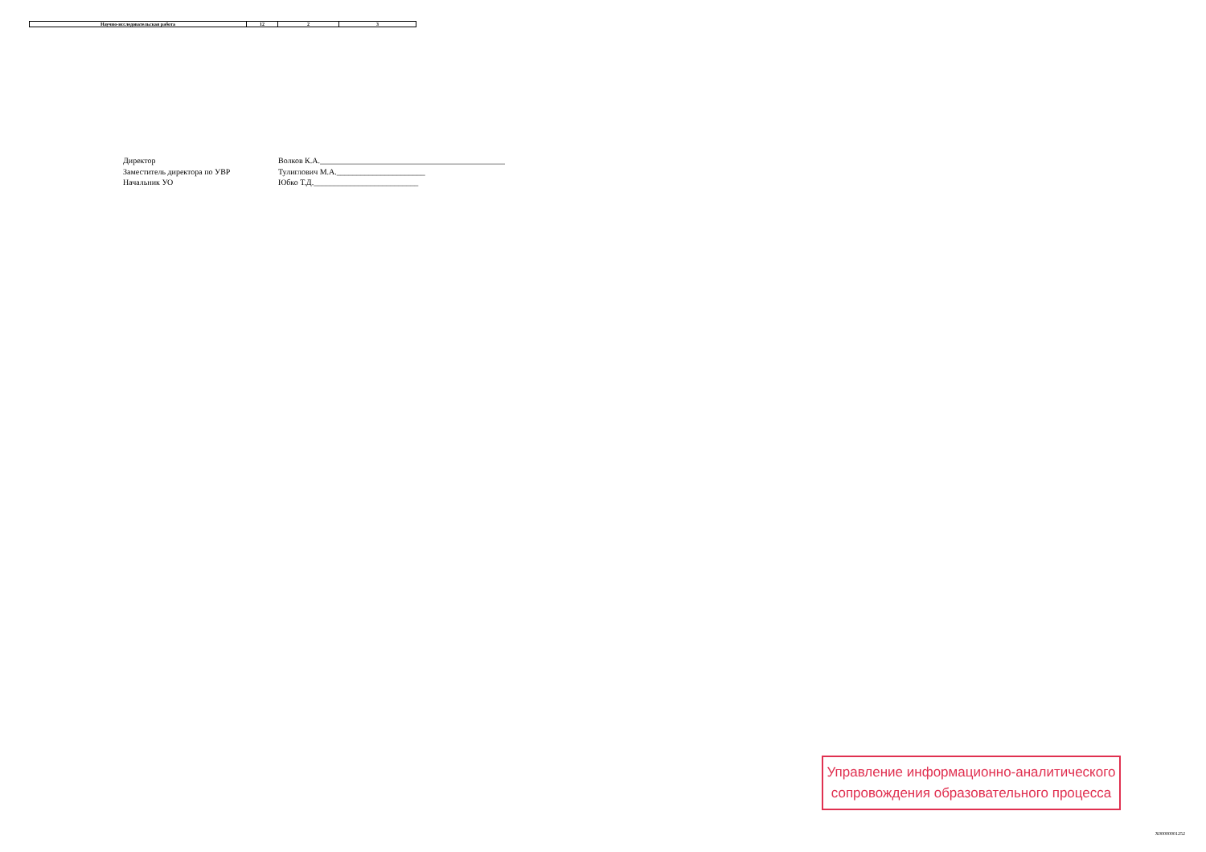| Научно-исследовательская работа | 12 | 2 | 3 |
Директор
Заместитель директора по УВР
Начальник УО
Волков К.А.______________________________________________
Тулиглович М.А.______________________
Юбко Т.Д.__________________________
Управление информационно-аналитического
сопровождения образовательного процесса
X00000001252